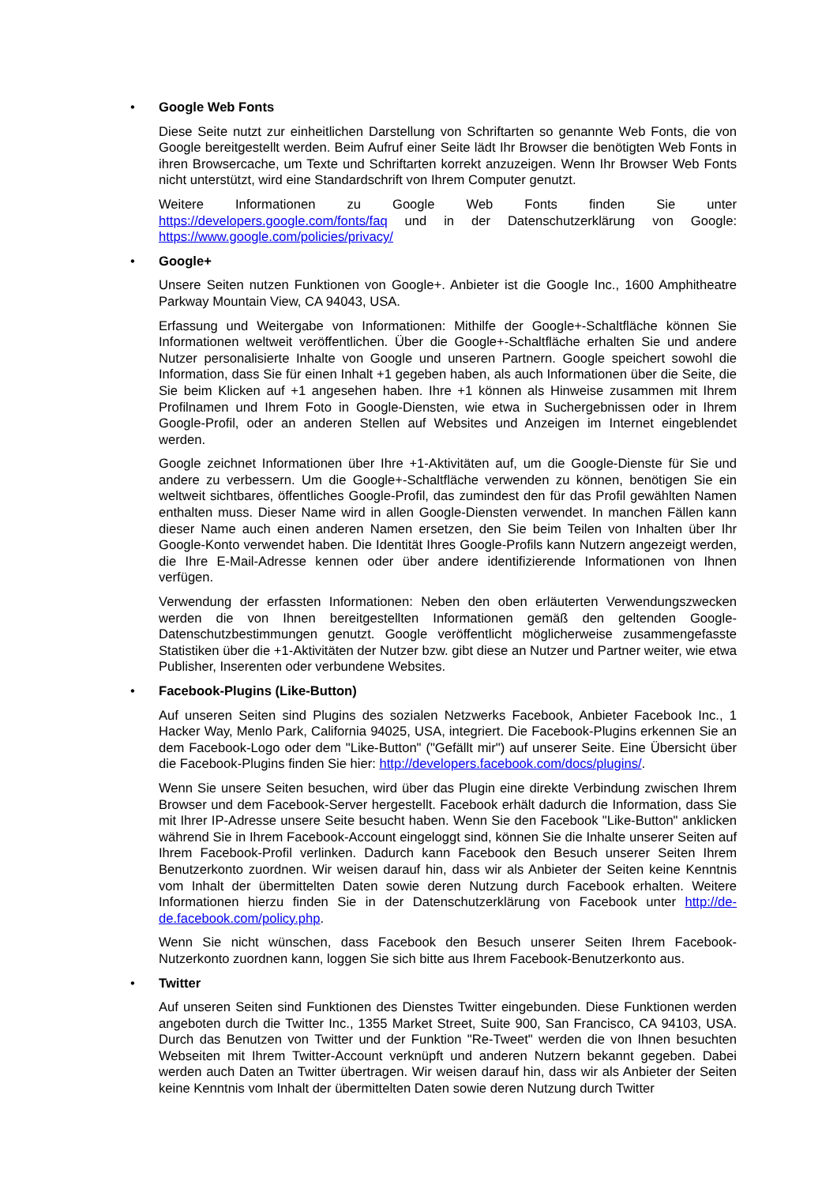• Google Web Fonts
Diese Seite nutzt zur einheitlichen Darstellung von Schriftarten so genannte Web Fonts, die von Google bereitgestellt werden. Beim Aufruf einer Seite lädt Ihr Browser die benötigten Web Fonts in ihren Browsercache, um Texte und Schriftarten korrekt anzuzeigen. Wenn Ihr Browser Web Fonts nicht unterstützt, wird eine Standardschrift von Ihrem Computer genutzt.
Weitere Informationen zu Google Web Fonts finden Sie unter https://developers.google.com/fonts/faq und in der Datenschutzerklärung von Google: https://www.google.com/policies/privacy/
• Google+
Unsere Seiten nutzen Funktionen von Google+. Anbieter ist die Google Inc., 1600 Amphitheatre Parkway Mountain View, CA 94043, USA.
Erfassung und Weitergabe von Informationen: Mithilfe der Google+-Schaltfläche können Sie Informationen weltweit veröffentlichen. Über die Google+-Schaltfläche erhalten Sie und andere Nutzer personalisierte Inhalte von Google und unseren Partnern. Google speichert sowohl die Information, dass Sie für einen Inhalt +1 gegeben haben, als auch Informationen über die Seite, die Sie beim Klicken auf +1 angesehen haben. Ihre +1 können als Hinweise zusammen mit Ihrem Profilnamen und Ihrem Foto in Google-Diensten, wie etwa in Suchergebnissen oder in Ihrem Google-Profil, oder an anderen Stellen auf Websites und Anzeigen im Internet eingeblendet werden.
Google zeichnet Informationen über Ihre +1-Aktivitäten auf, um die Google-Dienste für Sie und andere zu verbessern. Um die Google+-Schaltfläche verwenden zu können, benötigen Sie ein weltweit sichtbares, öffentliches Google-Profil, das zumindest den für das Profil gewählten Namen enthalten muss. Dieser Name wird in allen Google-Diensten verwendet. In manchen Fällen kann dieser Name auch einen anderen Namen ersetzen, den Sie beim Teilen von Inhalten über Ihr Google-Konto verwendet haben. Die Identität Ihres Google-Profils kann Nutzern angezeigt werden, die Ihre E-Mail-Adresse kennen oder über andere identifizierende Informationen von Ihnen verfügen.
Verwendung der erfassten Informationen: Neben den oben erläuterten Verwendungszwecken werden die von Ihnen bereitgestellten Informationen gemäß den geltenden Google-Datenschutzbestimmungen genutzt. Google veröffentlicht möglicherweise zusammengefasste Statistiken über die +1-Aktivitäten der Nutzer bzw. gibt diese an Nutzer und Partner weiter, wie etwa Publisher, Inserenten oder verbundene Websites.
• Facebook-Plugins (Like-Button)
Auf unseren Seiten sind Plugins des sozialen Netzwerks Facebook, Anbieter Facebook Inc., 1 Hacker Way, Menlo Park, California 94025, USA, integriert. Die Facebook-Plugins erkennen Sie an dem Facebook-Logo oder dem "Like-Button" ("Gefällt mir") auf unserer Seite. Eine Übersicht über die Facebook-Plugins finden Sie hier: http://developers.facebook.com/docs/plugins/.
Wenn Sie unsere Seiten besuchen, wird über das Plugin eine direkte Verbindung zwischen Ihrem Browser und dem Facebook-Server hergestellt. Facebook erhält dadurch die Information, dass Sie mit Ihrer IP-Adresse unsere Seite besucht haben. Wenn Sie den Facebook "Like-Button" anklicken während Sie in Ihrem Facebook-Account eingeloggt sind, können Sie die Inhalte unserer Seiten auf Ihrem Facebook-Profil verlinken. Dadurch kann Facebook den Besuch unserer Seiten Ihrem Benutzerkonto zuordnen. Wir weisen darauf hin, dass wir als Anbieter der Seiten keine Kenntnis vom Inhalt der übermittelten Daten sowie deren Nutzung durch Facebook erhalten. Weitere Informationen hierzu finden Sie in der Datenschutzerklärung von Facebook unter http://de-de.facebook.com/policy.php.
Wenn Sie nicht wünschen, dass Facebook den Besuch unserer Seiten Ihrem Facebook-Nutzerkonto zuordnen kann, loggen Sie sich bitte aus Ihrem Facebook-Benutzerkonto aus.
• Twitter
Auf unseren Seiten sind Funktionen des Dienstes Twitter eingebunden. Diese Funktionen werden angeboten durch die Twitter Inc., 1355 Market Street, Suite 900, San Francisco, CA 94103, USA. Durch das Benutzen von Twitter und der Funktion "Re-Tweet" werden die von Ihnen besuchten Webseiten mit Ihrem Twitter-Account verknüpft und anderen Nutzern bekannt gegeben. Dabei werden auch Daten an Twitter übertragen. Wir weisen darauf hin, dass wir als Anbieter der Seiten keine Kenntnis vom Inhalt der übermittelten Daten sowie deren Nutzung durch Twitter